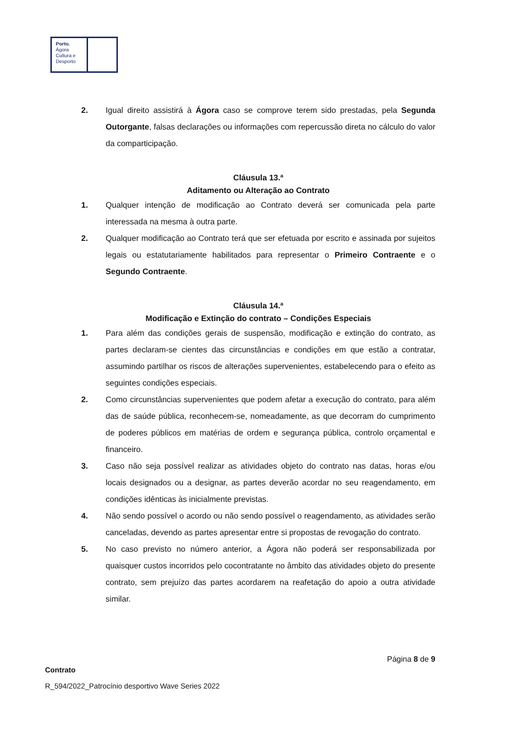Porto.
Ágora
Cultura e
Desporto
2. Igual direito assistirá à Ágora caso se comprove terem sido prestadas, pela Segunda Outorgante, falsas declarações ou informações com repercussão direta no cálculo do valor da comparticipação.
Cláusula 13.ª
Aditamento ou Alteração ao Contrato
1. Qualquer intenção de modificação ao Contrato deverá ser comunicada pela parte interessada na mesma à outra parte.
2. Qualquer modificação ao Contrato terá que ser efetuada por escrito e assinada por sujeitos legais ou estatutariamente habilitados para representar o Primeiro Contraente e o Segundo Contraente.
Cláusula 14.ª
Modificação e Extinção do contrato – Condições Especiais
1. Para além das condições gerais de suspensão, modificação e extinção do contrato, as partes declaram-se cientes das circunstâncias e condições em que estão a contratar, assumindo partilhar os riscos de alterações supervenientes, estabelecendo para o efeito as seguintes condições especiais.
2. Como circunstâncias supervenientes que podem afetar a execução do contrato, para além das de saúde pública, reconhecem-se, nomeadamente, as que decorram do cumprimento de poderes públicos em matérias de ordem e segurança pública, controlo orçamental e financeiro.
3. Caso não seja possível realizar as atividades objeto do contrato nas datas, horas e/ou locais designados ou a designar, as partes deverão acordar no seu reagendamento, em condições idênticas às inicialmente previstas.
4. Não sendo possível o acordo ou não sendo possível o reagendamento, as atividades serão canceladas, devendo as partes apresentar entre si propostas de revogação do contrato.
5. No caso previsto no número anterior, a Ágora não poderá ser responsabilizada por quaisquer custos incorridos pelo cocontratante no âmbito das atividades objeto do presente contrato, sem prejuízo das partes acordarem na reafetação do apoio a outra atividade similar.
Página 8 de 9
Contrato
R_594/2022_Patrocínio desportivo Wave Series 2022